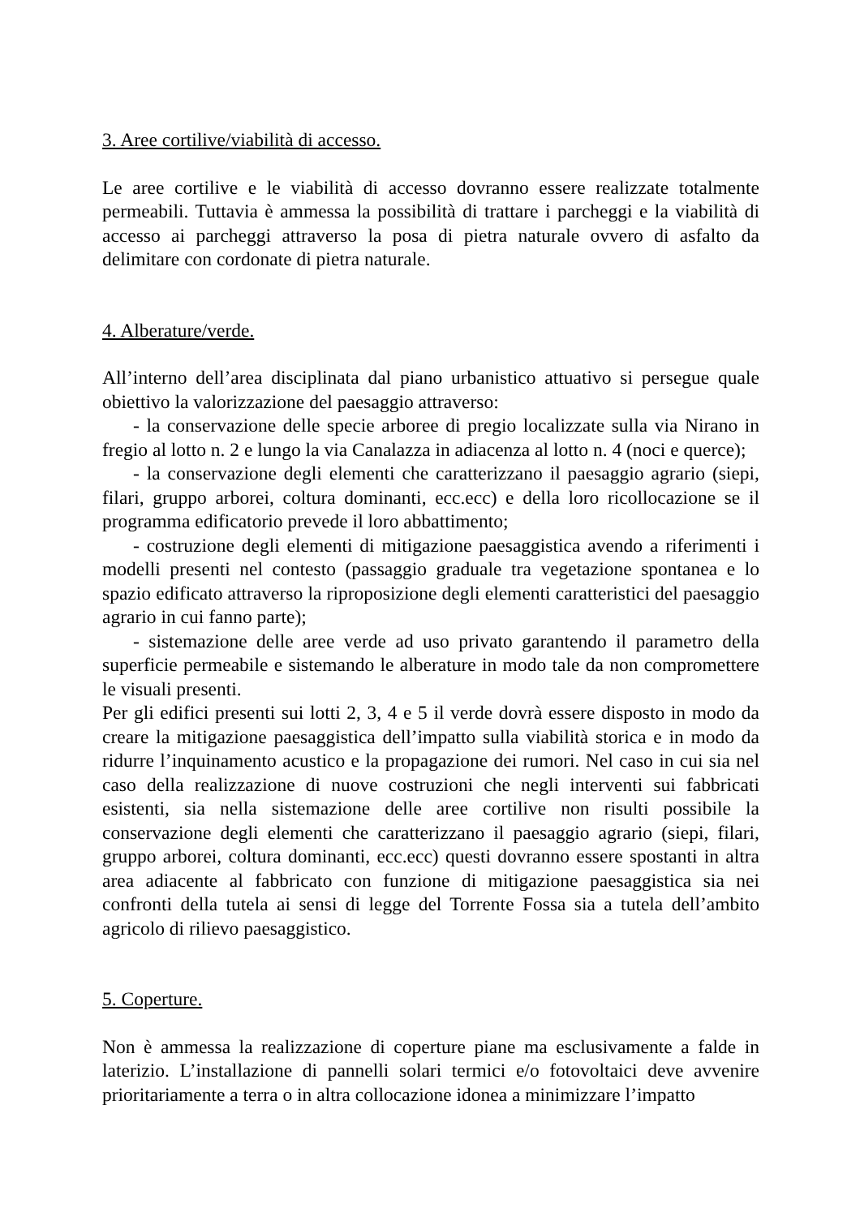3. Aree cortilive/viabilità di accesso.
Le aree cortilive e le viabilità di accesso dovranno essere realizzate totalmente permeabili. Tuttavia è ammessa la possibilità di trattare i parcheggi e la viabilità di accesso ai parcheggi attraverso la posa di pietra naturale ovvero di asfalto da delimitare con cordonate di pietra naturale.
4. Alberature/verde.
All’interno dell’area disciplinata dal piano urbanistico attuativo si persegue quale obiettivo la valorizzazione del paesaggio attraverso:
- la conservazione delle specie arboree di pregio localizzate sulla via Nirano in fregio al lotto n. 2 e lungo la via Canalazza in adiacenza al lotto n. 4 (noci e querce);
- la conservazione degli elementi che caratterizzano il paesaggio agrario (siepi, filari, gruppo arborei, coltura dominanti, ecc.ecc) e della loro ricollocazione se il programma edificatorio prevede il loro abbattimento;
- costruzione degli elementi di mitigazione paesaggistica avendo a riferimenti i modelli presenti nel contesto (passaggio graduale tra vegetazione spontanea e lo spazio edificato attraverso la riproposizione degli elementi caratteristici del paesaggio agrario in cui fanno parte);
- sistemazione delle aree verde ad uso privato garantendo il parametro della superficie permeabile e sistemando le alberature in modo tale da non compromettere le visuali presenti.
Per gli edifici presenti sui lotti 2, 3, 4 e 5 il verde dovrà essere disposto in modo da creare la mitigazione paesaggistica dell’impatto sulla viabilità storica e in modo da ridurre l’inquinamento acustico e la propagazione dei rumori. Nel caso in cui sia nel caso della realizzazione di nuove costruzioni che negli interventi sui fabbricati esistenti, sia nella sistemazione delle aree cortilive non risulti possibile la conservazione degli elementi che caratterizzano il paesaggio agrario (siepi, filari, gruppo arborei, coltura dominanti, ecc.ecc) questi dovranno essere spostanti in altra area adiacente al fabbricato con funzione di mitigazione paesaggistica sia nei confronti della tutela ai sensi di legge del Torrente Fossa sia a tutela dell’ambito agricolo di rilievo paesaggistico.
5. Coperture.
Non è ammessa la realizzazione di coperture piane ma esclusivamente a falde in laterizio. L’installazione di pannelli solari termici e/o fotovoltaici deve avvenire prioritariamente a terra o in altra collocazione idonea a minimizzare l’impatto